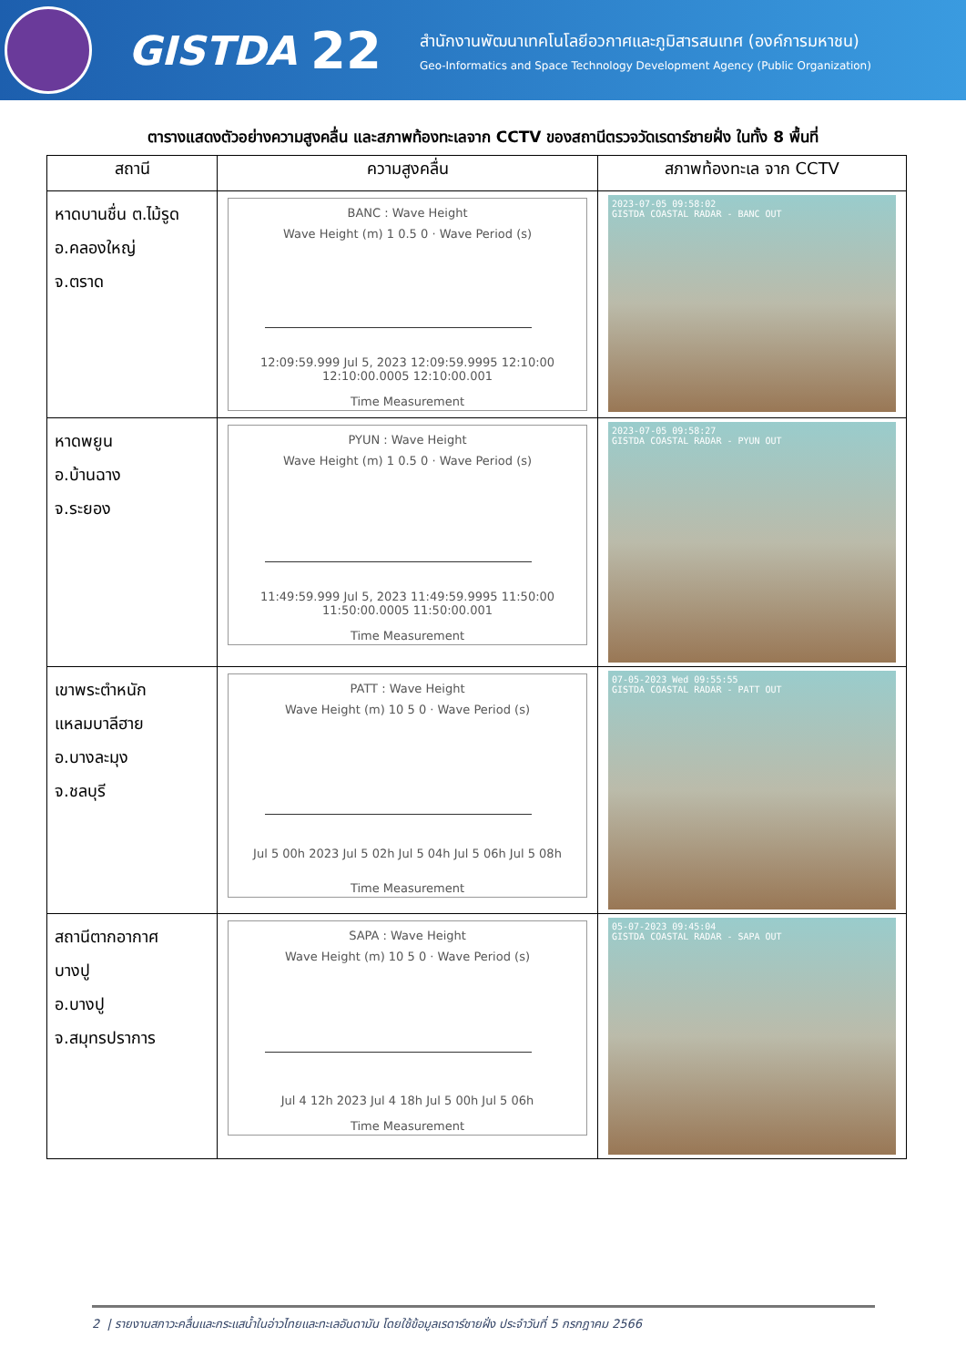GISTDA
22
สำนักงานพัฒนาเทคโนโลยีอวกาศและภูมิสารสนเทศ (องค์การมหาชน)
Geo-Informatics and Space Technology Development Agency (Public Organization)
ตารางแสดงตัวอย่างความสูงคลื่น และสภาพท้องทะเลจาก CCTV ของสถานีตรวจวัดเรดาร์ชายฝั่ง ในทั้ง 8 พื้นที่
| สถานี | ความสูงคลื่น | สภาพท้องทะเล จาก CCTV |
| --- | --- | --- |
| หาดบานชื่น ต.ไม้รูด อ.คลองใหญ่ จ.ตราด | BANC : Wave Height Wave Height (m) 1 0.5 0 · Wave Period (s) 12:09:59.999 Jul 5, 2023 12:09:59.9995 12:10:00 12:10:00.0005 12:10:00.001 Time Measurement | 2023-07-05 09:58:02 GISTDA COASTAL RADAR - BANC OUT |
| หาดพยูน อ.บ้านฉาง จ.ระยอง | PYUN : Wave Height Wave Height (m) 1 0.5 0 · Wave Period (s) 11:49:59.999 Jul 5, 2023 11:49:59.9995 11:50:00 11:50:00.0005 11:50:00.001 Time Measurement | 2023-07-05 09:58:27 GISTDA COASTAL RADAR - PYUN OUT |
| เขาพระตำหนัก แหลมบาลีฮาย อ.บางละมุง จ.ชลบุรี | PATT : Wave Height Wave Height (m) 10 5 0 · Wave Period (s) Jul 5 00h 2023 Jul 5 02h Jul 5 04h Jul 5 06h Jul 5 08h Time Measurement | 07-05-2023 Wed 09:55:55 GISTDA COASTAL RADAR - PATT OUT |
| สถานีตากอากาศ บางปู อ.บางปู จ.สมุทรปราการ | SAPA : Wave Height Wave Height (m) 10 5 0 · Wave Period (s) Jul 4 12h 2023 Jul 4 18h Jul 5 00h Jul 5 06h Time Measurement | 05-07-2023 09:45:04 GISTDA COASTAL RADAR - SAPA OUT |
2 | รายงานสภาวะคลื่นและกระแสน้ำในอ่าวไทยและทะเลอันดามัน โดยใช้ข้อมูลเรดาร์ชายฝั่ง ประจำวันที่ 5 กรกฎาคม 2566